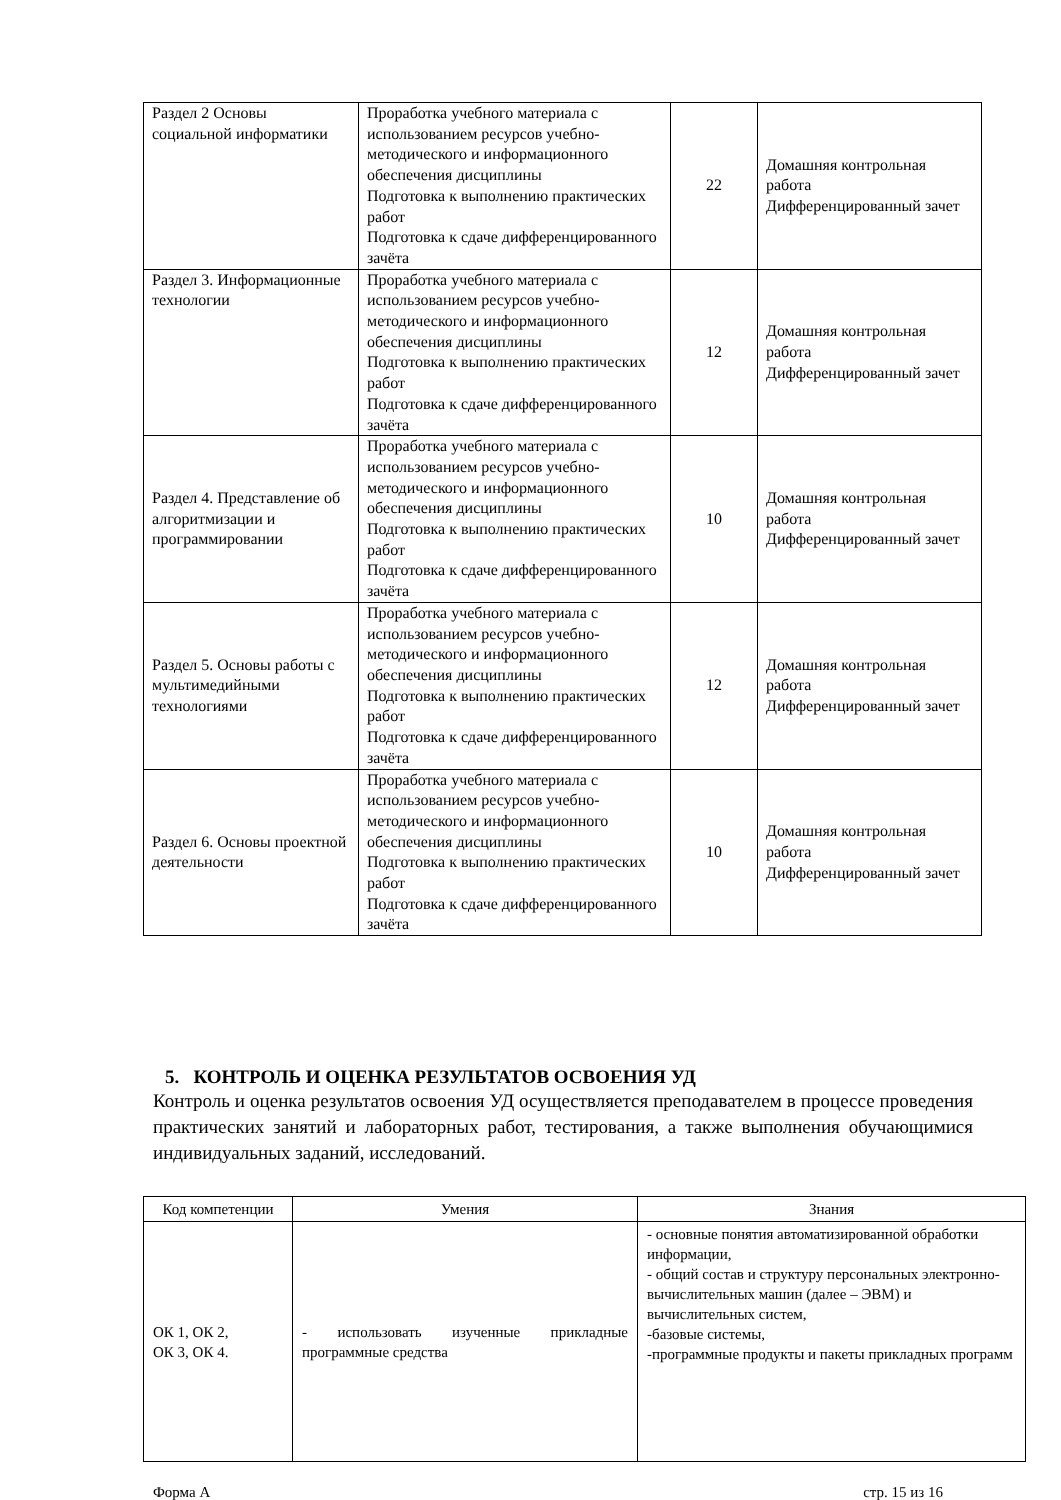| Раздел 2 Основы социальной информатики | Проработка учебного материала с использованием ресурсов учебно-методического и информационного обеспечения дисциплины Подготовка к выполнению практических работ Подготовка к сдаче дифференцированного зачёта | 22 | Домашняя контрольная работа Дифференцированный зачет |
| Раздел 3. Информационные технологии | Проработка учебного материала с использованием ресурсов учебно-методического и информационного обеспечения дисциплины Подготовка к выполнению практических работ Подготовка к сдаче дифференцированного зачёта | 12 | Домашняя контрольная работа Дифференцированный зачет |
| Раздел 4. Представление об алгоритмизации и программировании | Проработка учебного материала с использованием ресурсов учебно-методического и информационного обеспечения дисциплины Подготовка к выполнению практических работ Подготовка к сдаче дифференцированного зачёта | 10 | Домашняя контрольная работа Дифференцированный зачет |
| Раздел 5. Основы работы с мультимедийными технологиями | Проработка учебного материала с использованием ресурсов учебно-методического и информационного обеспечения дисциплины Подготовка к выполнению практических работ Подготовка к сдаче дифференцированного зачёта | 12 | Домашняя контрольная работа Дифференцированный зачет |
| Раздел 6. Основы проектной деятельности | Проработка учебного материала с использованием ресурсов учебно-методического и информационного обеспечения дисциплины Подготовка к выполнению практических работ Подготовка к сдаче дифференцированного зачёта | 10 | Домашняя контрольная работа Дифференцированный зачет |
5. КОНТРОЛЬ И ОЦЕНКА РЕЗУЛЬТАТОВ ОСВОЕНИЯ УД
Контроль и оценка результатов освоения УД осуществляется преподавателем в процессе проведения практических занятий и лабораторных работ, тестирования, а также выполнения обучающимися индивидуальных заданий, исследований.
| Код компетенции | Умения | Знания |
| --- | --- | --- |
| ОК 1, ОК 2, ОК 3, ОК 4. | - использовать изученные прикладные программные средства | - основные понятия автоматизированной обработки информации, - общий состав и структуру персональных электронно-вычислительных машин (далее – ЭВМ) и вычислительных систем, -базовые системы, -программные продукты и пакеты прикладных программ |
Форма А стр. 15 из 16